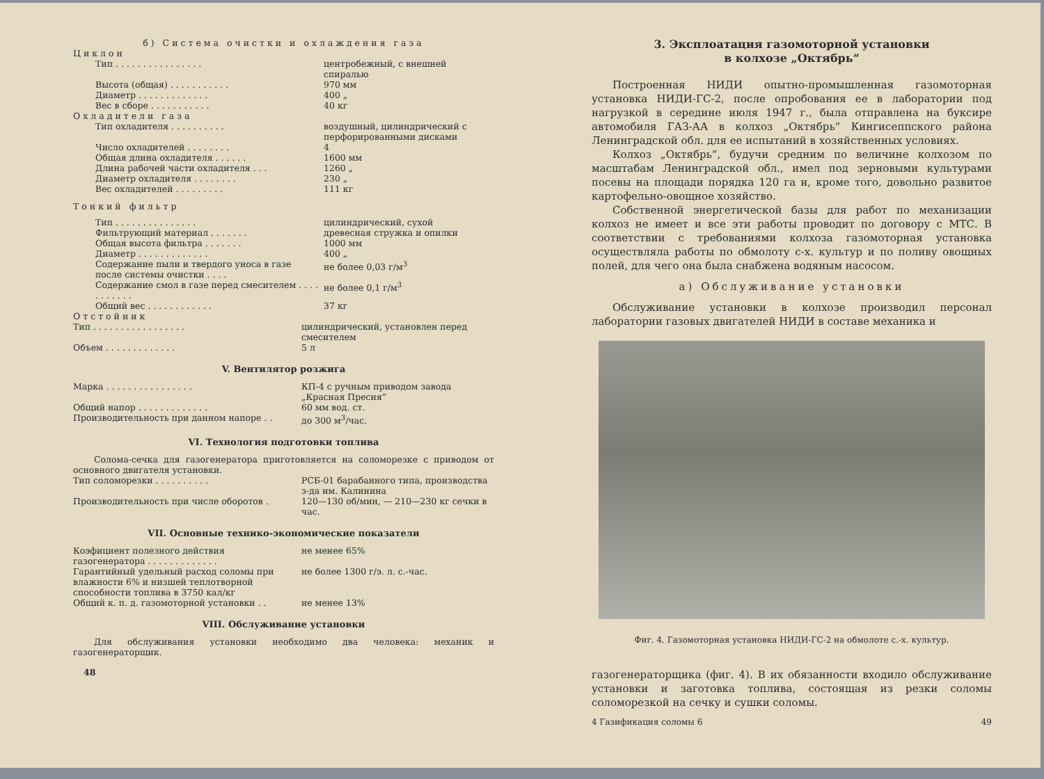б) Система очистки и охлаждения газа
Циклон
| Тип . . . . . . . . . . . . . . . . | центробежный, с внешней спиралью |
| Высота (общая) . . . . . . . . . . . | 970 мм |
| Диаметр . . . . . . . . . . . . . | 400 „ |
| Вес в сборе . . . . . . . . . . . | 40 кг |
Охладители газа
| Тип охладителя . . . . . . . . . . | воздушный, цилиндрический с перфорированными дисками |
| Число охладителей . . . . . . . . | 4 |
| Общая длина охладителя . . . . . . | 1600 мм |
| Длина рабочей части охладителя . . . | 1260 „ |
| Диаметр охладителя . . . . . . . . | 230 „ |
| Вес охладителей . . . . . . . . . | 111 кг |
Тонкий фильтр
| Тип . . . . . . . . . . . . . . . | цилиндрический, сухой |
| Фильтрующий материал . . . . . . . | древесная стружка и опилки |
| Общая высота фильтра . . . . . . . | 1000 мм |
| Диаметр . . . . . . . . . . . . . | 400 „ |
| Содержание пыли и твердого уноса в газе после системы очистки . . . . | не более 0,03 г/м<sup>3</sup> |
| Содержание смол в газе перед смесителем . . . . . . . . . . . | не более 0,1 г/м<sup>3</sup> |
| Общий вес . . . . . . . . . . . . | 37 кг |
Отстойник
| Тип . . . . . . . . . . . . . . . . . | цилиндрический, установлен перед смесителем |
| Объем . . . . . . . . . . . . . | 5 л |
V. Вентилятор розжига
| Марка . . . . . . . . . . . . . . . . | КП-4 с ручным приводом завода „Красная Пресня“ |
| Общий напор . . . . . . . . . . . . . | 60 мм вод. ст. |
| Производительность при данном напоре . . | до 300 м<sup>3</sup>/час. |
VI. Технология подготовки топлива
Солома-сечка для газогенератора приготовляется на соломорезке с приводом от основного двигателя установки.
| Тип соломорезки . . . . . . . . . . | РСБ-01 барабанного типа, производства з-да им. Калинина |
| Производительность при числе оборотов . | 120—130 об/мин, — 210—230 кг сечки в час. |
VII. Основные технико-экономические показатели
| Коэфициент полезного действия газогенератора . . . . . . . . . . . . . | не менее 65% |
| Гарантийный удельный расход соломы при влажности 6% и низшей теплотворной способности топлива в 3750 кал/кг | не более 1300 г/э. л. с.-час. |
| Общий к. п. д. газомоторной установки . . | не менее 13% |
VIII. Обслуживание установки
Для обслуживания установки необходимо два человека: механик и газогенераторщик.
48
3. Эксплоатация газомоторной установки
в колхозе „Октябрь“
Построенная НИДИ опытно-промышленная газомоторная установка НИДИ-ГС-2, после опробования ее в лаборатории под нагрузкой в середине июля 1947 г., была отправлена на буксире автомобиля ГАЗ-АА в колхоз „Октябрь“ Кингисеппского района Ленинградской обл. для ее испытаний в хозяйственных условиях.
Колхоз „Октябрь“, будучи средним по величине колхозом по масштабам Ленинградской обл., имел под зерновыми культурами посевы на площади порядка 120 га и, кроме того, довольно развитое картофельно-овощное хозяйство.
Собственной энергетической базы для работ по механизации колхоз не имеет и все эти работы проводит по договору с МТС. В соответствии с требованиями колхоза газомоторная установка осуществляла работы по обмолоту с-х. культур и по поливу овощных полей, для чего она была снабжена водяным насосом.
а) Обслуживание установки
Обслуживание установки в колхозе производил персонал лаборатории газовых двигателей НИДИ в составе механика и
Фиг. 4. Газомоторная установка НИДИ-ГС-2 на обмолоте с.-х. культур.
газогенераторщика (фиг. 4). В их обязанности входило обслуживание установки и заготовка топлива, состоящая из резки соломы соломорезкой на сечку и сушки соломы.
4 Газификация соломы 6 49